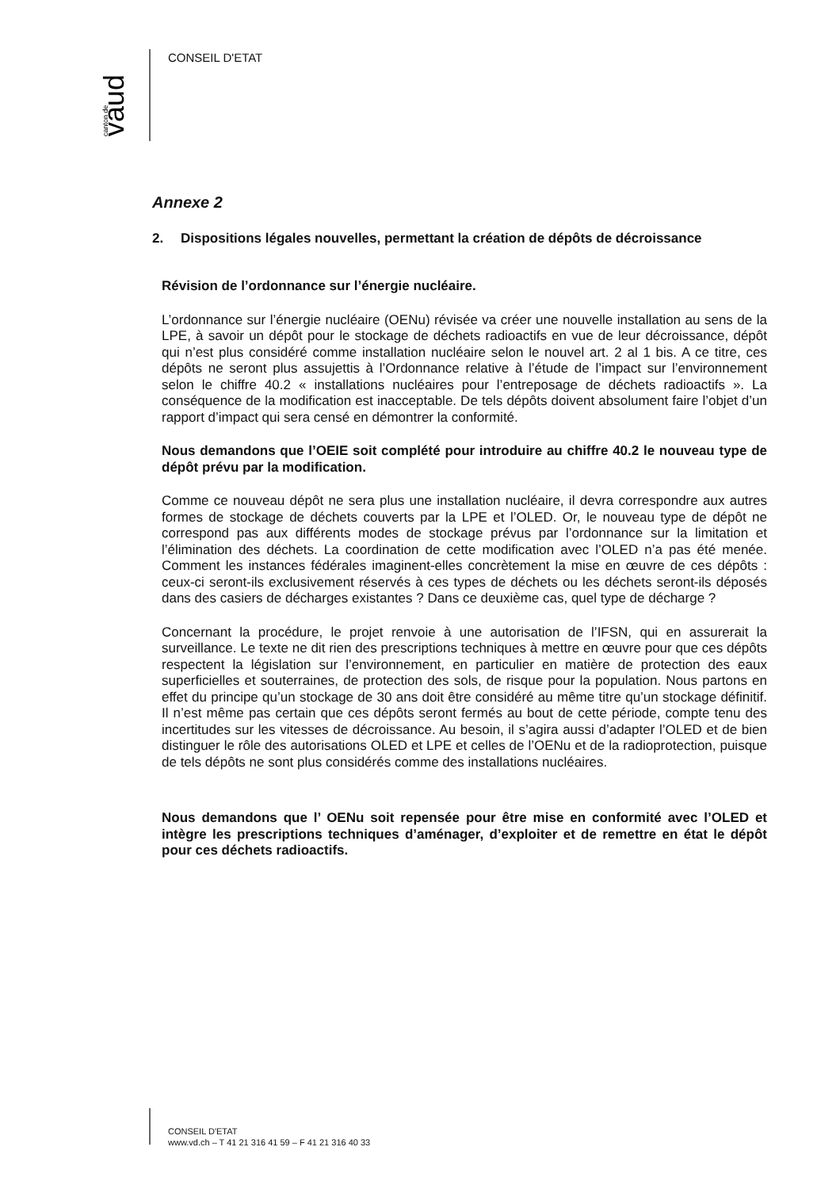vaud
canton de
CONSEIL D'ETAT
Annexe 2
2. Dispositions légales nouvelles, permettant la création de dépôts de décroissance
Révision de l’ordonnance sur l’énergie nucléaire.
L’ordonnance sur l’énergie nucléaire (OENu) révisée va créer une nouvelle installation au sens de la LPE, à savoir un dépôt pour le stockage de déchets radioactifs en vue de leur décroissance, dépôt qui n’est plus considéré comme installation nucléaire selon le nouvel art. 2 al 1 bis. A ce titre, ces dépôts ne seront plus assujettis à l’Ordonnance relative à l’étude de l’impact sur l’environnement selon le chiffre 40.2 « installations nucléaires pour l’entreposage de déchets radioactifs ». La conséquence de la modification est inacceptable. De tels dépôts doivent absolument faire l’objet d’un rapport d’impact qui sera censé en démontrer la conformité.
Nous demandons que l’OEIE soit complété pour introduire au chiffre 40.2 le nouveau type de dépôt prévu par la modification.
Comme ce nouveau dépôt ne sera plus une installation nucléaire, il devra correspondre aux autres formes de stockage de déchets couverts par la LPE et l’OLED. Or, le nouveau type de dépôt ne correspond pas aux différents modes de stockage prévus par l’ordonnance sur la limitation et l’élimination des déchets. La coordination de cette modification avec l’OLED n’a pas été menée. Comment les instances fédérales imaginent-elles concrètement la mise en œuvre de ces dépôts : ceux-ci seront-ils exclusivement réservés à ces types de déchets ou les déchets seront-ils déposés dans des casiers de décharges existantes ? Dans ce deuxième cas, quel type de décharge ?
Concernant la procédure, le projet renvoie à une autorisation de l’IFSN, qui en assurerait la surveillance. Le texte ne dit rien des prescriptions techniques à mettre en œuvre pour que ces dépôts respectent la législation sur l’environnement, en particulier en matière de protection des eaux superficielles et souterraines, de protection des sols, de risque pour la population. Nous partons en effet du principe qu’un stockage de 30 ans doit être considéré au même titre qu’un stockage définitif. Il n’est même pas certain que ces dépôts seront fermés au bout de cette période, compte tenu des incertitudes sur les vitesses de décroissance. Au besoin, il s’agira aussi d’adapter l’OLED et de bien distinguer le rôle des autorisations OLED et LPE et celles de l’OENu et de la radioprotection, puisque de tels dépôts ne sont plus considérés comme des installations nucléaires.
Nous demandons que l’ OENu soit repensée pour être mise en conformité avec l’OLED et intègre les prescriptions techniques d’aménager, d’exploiter et de remettre en état le dépôt pour ces déchets radioactifs.
CONSEIL D'ETAT
www.vd.ch – T 41 21 316 41 59 – F 41 21 316 40 33